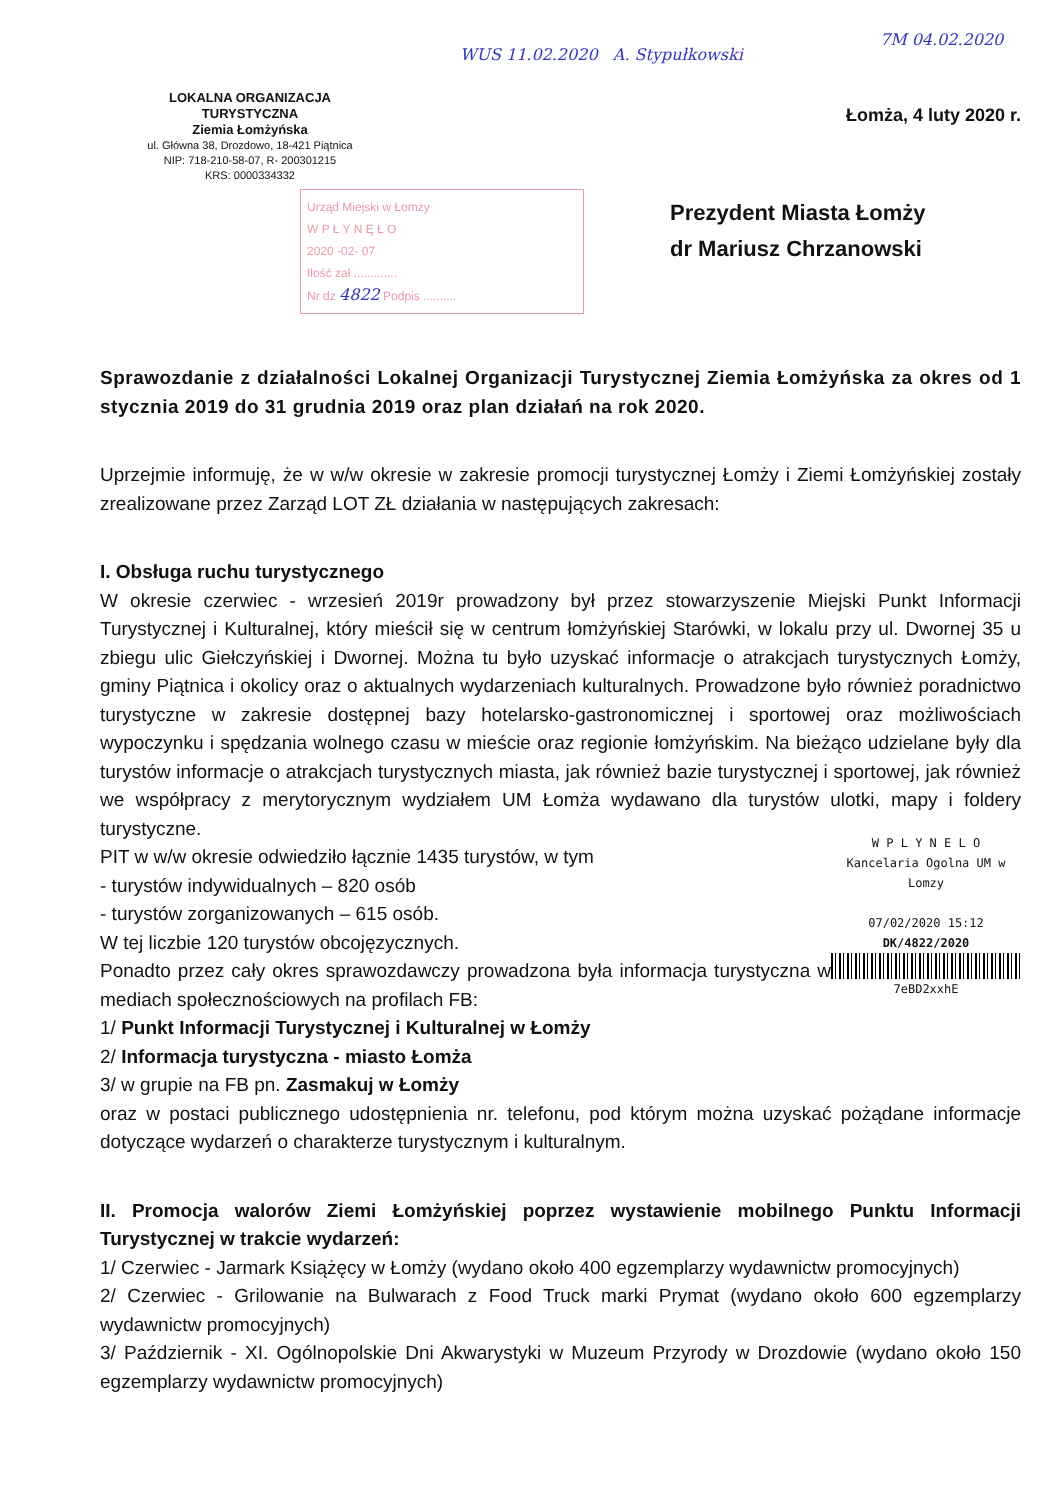WUS 11.02.2020 A. Stypułkowski
7M 04.02.2020
LOKALNA ORGANIZACJA TURYSTYCZNA
Ziemia Łomżyńska
ul. Główna 38, Drozdowo, 18-421 Piątnica
NIP: 718-210-58-07, R- 200301215
KRS: 0000334332
Łomża, 4 luty 2020 r.
Urząd Miejski w Łomży
W P Ł Y N Ę Ł O
2020 -02- 07
Ilość zał .............
Nr dz 4822 Podpis ..........
Prezydent Miasta Łomży
dr Mariusz Chrzanowski
Sprawozdanie z działalności Lokalnej Organizacji Turystycznej Ziemia Łomżyńska za okres od 1 stycznia 2019 do 31 grudnia 2019 oraz plan działań na rok 2020.
Uprzejmie informuję, że w w/w okresie w zakresie promocji turystycznej Łomży i Ziemi Łomżyńskiej zostały zrealizowane przez Zarząd LOT ZŁ działania w następujących zakresach:
I. Obsługa ruchu turystycznego
W okresie czerwiec - wrzesień 2019r prowadzony był przez stowarzyszenie Miejski Punkt Informacji Turystycznej i Kulturalnej, który mieścił się w centrum łomżyńskiej Starówki, w lokalu przy ul. Dwornej 35 u zbiegu ulic Giełczyńskiej i Dwornej. Można tu było uzyskać informacje o atrakcjach turystycznych Łomży, gminy Piątnica i okolicy oraz o aktualnych wydarzeniach kulturalnych. Prowadzone było również poradnictwo turystyczne w zakresie dostępnej bazy hotelarsko-gastronomicznej i sportowej oraz możliwościach wypoczynku i spędzania wolnego czasu w mieście oraz regionie łomżyńskim. Na bieżąco udzielane były dla turystów informacje o atrakcjach turystycznych miasta, jak również bazie turystycznej i sportowej, jak również we współpracy z merytorycznym wydziałem UM Łomża wydawano dla turystów ulotki, mapy i foldery turystyczne.
W P L Y N E L O
Kancelaria Ogolna UM w Lomzy
07/02/2020 15:12
DK/4822/2020
7eBD2xxhE
PIT w w/w okresie odwiedziło łącznie 1435 turystów, w tym
- turystów indywidualnych – 820 osób
- turystów zorganizowanych – 615 osób.
W tej liczbie 120 turystów obcojęzycznych.
Ponadto przez cały okres sprawozdawczy prowadzona była informacja turystyczna w mediach społecznościowych na profilach FB:
1/ Punkt Informacji Turystycznej i Kulturalnej w Łomży
2/ Informacja turystyczna - miasto Łomża
3/ w grupie na FB pn. Zasmakuj w Łomży
oraz w postaci publicznego udostępnienia nr. telefonu, pod którym można uzyskać pożądane informacje dotyczące wydarzeń o charakterze turystycznym i kulturalnym.
II. Promocja walorów Ziemi Łomżyńskiej poprzez wystawienie mobilnego Punktu Informacji Turystycznej w trakcie wydarzeń:
1/ Czerwiec - Jarmark Książęcy w Łomży (wydano około 400 egzemplarzy wydawnictw promocyjnych)
2/ Czerwiec - Grilowanie na Bulwarach z Food Truck marki Prymat (wydano około 600 egzemplarzy wydawnictw promocyjnych)
3/ Październik - XI. Ogólnopolskie Dni Akwarystyki w Muzeum Przyrody w Drozdowie (wydano około 150 egzemplarzy wydawnictw promocyjnych)